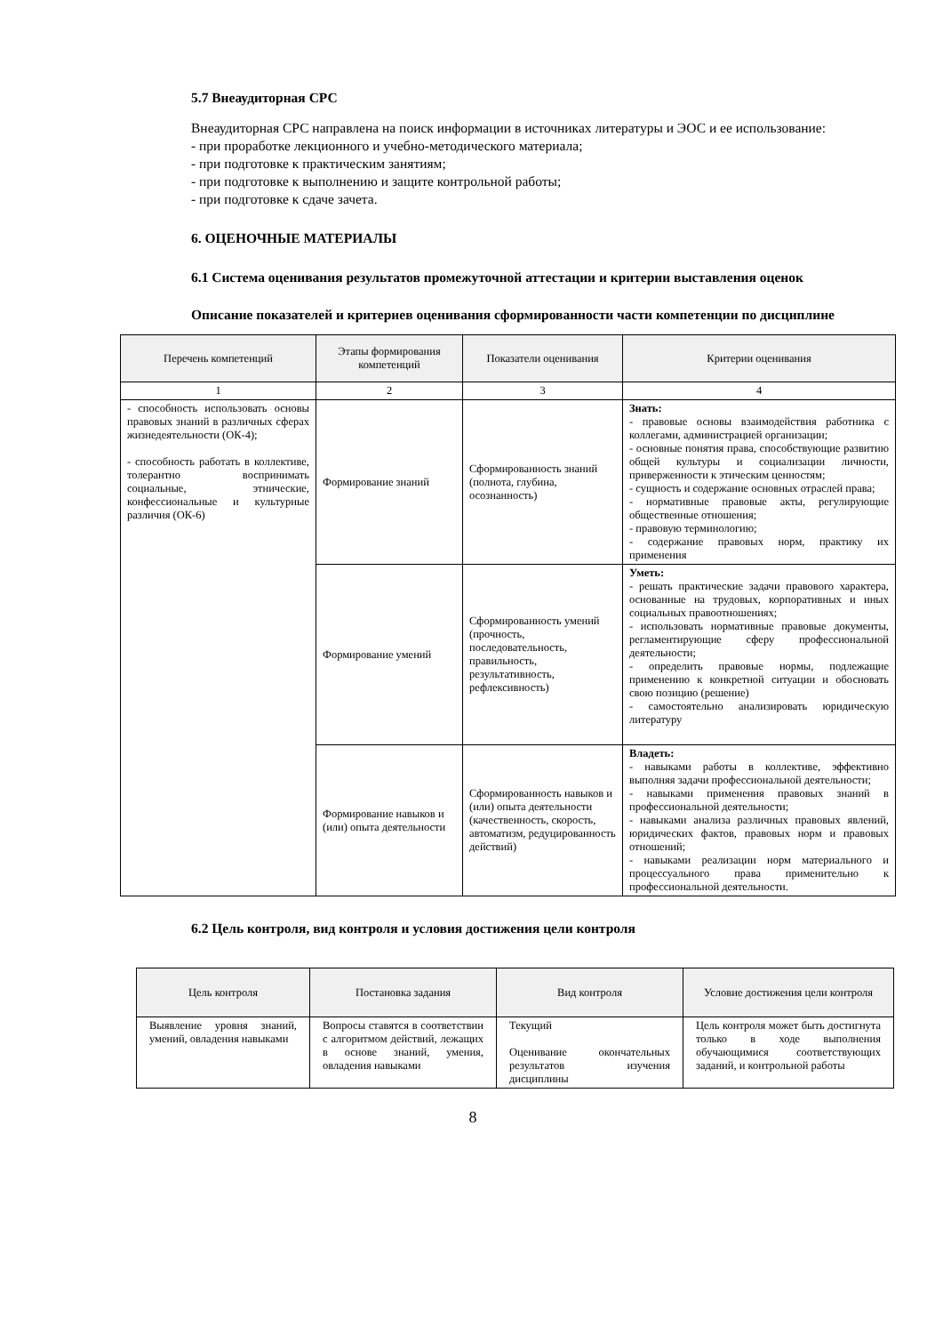5.7 Внеаудиторная СРС
Внеаудиторная СРС направлена на поиск информации в источниках литературы и ЭОС и ее использование:
- при проработке лекционного и учебно-методического материала;
- при подготовке к практическим занятиям;
- при подготовке к выполнению и защите контрольной работы;
- при подготовке к сдаче зачета.
6. ОЦЕНОЧНЫЕ МАТЕРИАЛЫ
6.1 Система оценивания результатов промежуточной аттестации и критерии выставления оценок
Описание показателей и критериев оценивания сформированности части компетенции по дисциплине
| Перечень компетенций | Этапы формирования компетенций | Показатели оценивания | Критерии оценивания |
| --- | --- | --- | --- |
| 1 | 2 | 3 | 4 |
| - способность использовать основы правовых знаний в различных сферах жизнедеятельности (ОК-4); - способность работать в коллективе, толерантно воспринимать социальные, этнические, конфессиональные и культурные различия (ОК-6) | Формирование знаний | Сформированность знаний (полнота, глубина, осознанность) | Знать: - правовые основы взаимодействия работника с коллегами, администрацией организации; - основные понятия права, способствующие развитию общей культуры и социализации личности, приверженности к этическим ценностям; - сущность и содержание основных отраслей права; - нормативные правовые акты, регулирующие общественные отношения; - правовую терминологию; - содержание правовых норм, практику их применения |
| | Формирование умений | Сформированность умений (прочность, последовательность, правильность, результативность, рефлексивность) | Уметь: - решать практические задачи правового характера, основанные на трудовых, корпоративных и иных социальных правоотношениях; - использовать нормативные правовые документы, регламентирующие сферу профессиональной деятельности; - определить правовые нормы, подлежащие применению к конкретной ситуации и обосновать свою позицию (решение) - самостоятельно анализировать юридическую литературу |
| | Формирование навыков и (или) опыта деятельности | Сформированность навыков и (или) опыта деятельности (качественность, скорость, автоматизм, редуцированность действий) | Владеть: - навыками работы в коллективе, эффективно выполняя задачи профессиональной деятельности; - навыками применения правовых знаний в профессиональной деятельности; - навыками анализа различных правовых явлений, юридических фактов, правовых норм и правовых отношений; - навыками реализации норм материального и процессуального права применительно к профессиональной деятельности. |
6.2 Цель контроля, вид контроля и условия достижения цели контроля
| Цель контроля | Постановка задания | Вид контроля | Условие достижения цели контроля |
| --- | --- | --- | --- |
| Выявление уровня знаний, умений, овладения навыками | Вопросы ставятся в соответствии с алгоритмом действий, лежащих в основе знаний, умения, овладения навыками | Текущий Оценивание окончательных результатов изучения дисциплины | Цель контроля может быть достигнута только в ходе выполнения обучающимися соответствующих заданий, и контрольной работы |
8